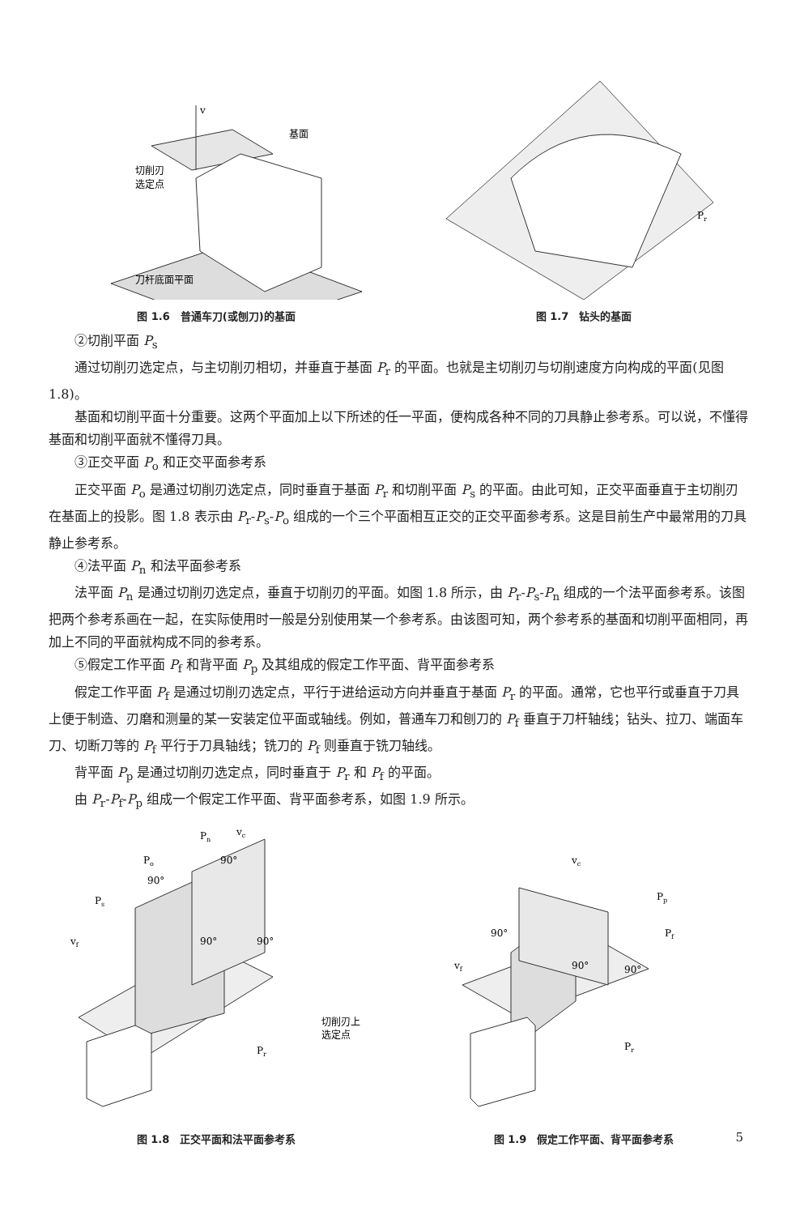v
基面
切削刃
选定点
刀杆底面平面
图 1.6　普通车刀(或刨刀)的基面
Pr
图 1.7　钻头的基面
②切削平面 P<sub>s</sub>
通过切削刃选定点，与主切削刃相切，并垂直于基面 P<sub>r</sub> 的平面。也就是主切削刃与切削速度方向构成的平面(见图 1.8)。
基面和切削平面十分重要。这两个平面加上以下所述的任一平面，便构成各种不同的刀具静止参考系。可以说，不懂得基面和切削平面就不懂得刀具。
③正交平面 P<sub>o</sub> 和正交平面参考系
正交平面 P<sub>o</sub> 是通过切削刃选定点，同时垂直于基面 P<sub>r</sub> 和切削平面 P<sub>s</sub> 的平面。由此可知，正交平面垂直于主切削刃在基面上的投影。图 1.8 表示由 P<sub>r</sub>-P<sub>s</sub>-P<sub>o</sub> 组成的一个三个平面相互正交的正交平面参考系。这是目前生产中最常用的刀具静止参考系。
④法平面 P<sub>n</sub> 和法平面参考系
法平面 P<sub>n</sub> 是通过切削刃选定点，垂直于切削刃的平面。如图 1.8 所示，由 P<sub>r</sub>-P<sub>s</sub>-P<sub>n</sub> 组成的一个法平面参考系。该图把两个参考系画在一起，在实际使用时一般是分别使用某一个参考系。由该图可知，两个参考系的基面和切削平面相同，再加上不同的平面就构成不同的参考系。
⑤假定工作平面 P<sub>f</sub> 和背平面 P<sub>p</sub> 及其组成的假定工作平面、背平面参考系
假定工作平面 P<sub>f</sub> 是通过切削刃选定点，平行于进给运动方向并垂直于基面 P<sub>r</sub> 的平面。通常，它也平行或垂直于刀具上便于制造、刃磨和测量的某一安装定位平面或轴线。例如，普通车刀和刨刀的 P<sub>f</sub> 垂直于刀杆轴线；钻头、拉刀、端面车刀、切断刀等的 P<sub>f</sub> 平行于刀具轴线；铣刀的 P<sub>f</sub> 则垂直于铣刀轴线。
背平面 P<sub>p</sub> 是通过切削刃选定点，同时垂直于 P<sub>r</sub> 和 P<sub>f</sub> 的平面。
由 P<sub>r</sub>-P<sub>f</sub>-P<sub>p</sub> 组成一个假定工作平面、背平面参考系，如图 1.9 所示。
Pn
vc
90°
Po
90°
Ps
vf
90°
90°
切削刃上
选定点
Pr
图 1.8　正交平面和法平面参考系
vc
Pp
90°
Pf
vf
90°
90°
Pr
图 1.9　假定工作平面、背平面参考系
5